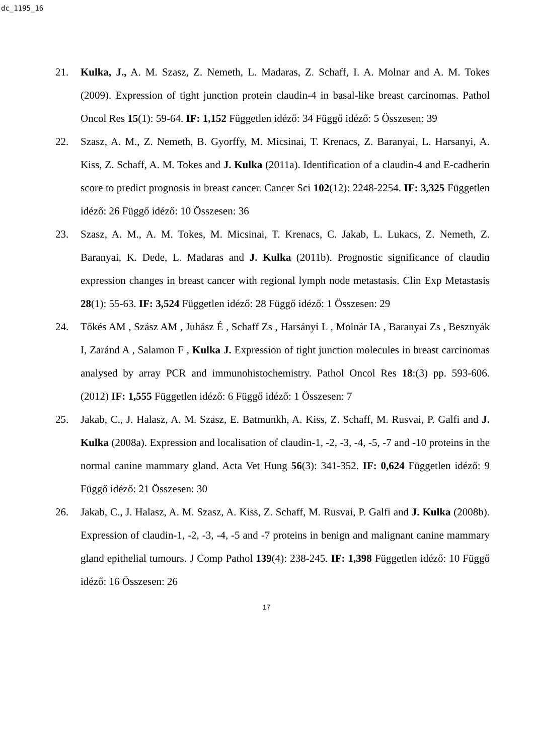dc_1195_16
21. Kulka, J., A. M. Szasz, Z. Nemeth, L. Madaras, Z. Schaff, I. A. Molnar and A. M. Tokes (2009). Expression of tight junction protein claudin-4 in basal-like breast carcinomas. Pathol Oncol Res 15(1): 59-64. IF: 1,152 Független idéző: 34 Függő idéző: 5 Összesen: 39
22. Szasz, A. M., Z. Nemeth, B. Gyorffy, M. Micsinai, T. Krenacs, Z. Baranyai, L. Harsanyi, A. Kiss, Z. Schaff, A. M. Tokes and J. Kulka (2011a). Identification of a claudin-4 and E-cadherin score to predict prognosis in breast cancer. Cancer Sci 102(12): 2248-2254. IF: 3,325 Független idéző: 26 Függő idéző: 10 Összesen: 36
23. Szasz, A. M., A. M. Tokes, M. Micsinai, T. Krenacs, C. Jakab, L. Lukacs, Z. Nemeth, Z. Baranyai, K. Dede, L. Madaras and J. Kulka (2011b). Prognostic significance of claudin expression changes in breast cancer with regional lymph node metastasis. Clin Exp Metastasis 28(1): 55-63. IF: 3,524 Független idéző: 28 Függő idéző: 1 Összesen: 29
24. Tőkés AM , Szász AM , Juhász É , Schaff Zs , Harsányi L , Molnár IA , Baranyai Zs , Besznyák I, Zaránd A , Salamon F , Kulka J. Expression of tight junction molecules in breast carcinomas analysed by array PCR and immunohistochemistry. Pathol Oncol Res 18:(3) pp. 593-606. (2012) IF: 1,555 Független idéző: 6 Függő idéző: 1 Összesen: 7
25. Jakab, C., J. Halasz, A. M. Szasz, E. Batmunkh, A. Kiss, Z. Schaff, M. Rusvai, P. Galfi and J. Kulka (2008a). Expression and localisation of claudin-1, -2, -3, -4, -5, -7 and -10 proteins in the normal canine mammary gland. Acta Vet Hung 56(3): 341-352. IF: 0,624 Független idéző: 9 Függő idéző: 21 Összesen: 30
26. Jakab, C., J. Halasz, A. M. Szasz, A. Kiss, Z. Schaff, M. Rusvai, P. Galfi and J. Kulka (2008b). Expression of claudin-1, -2, -3, -4, -5 and -7 proteins in benign and malignant canine mammary gland epithelial tumours. J Comp Pathol 139(4): 238-245. IF: 1,398 Független idéző: 10 Függő idéző: 16 Összesen: 26
17